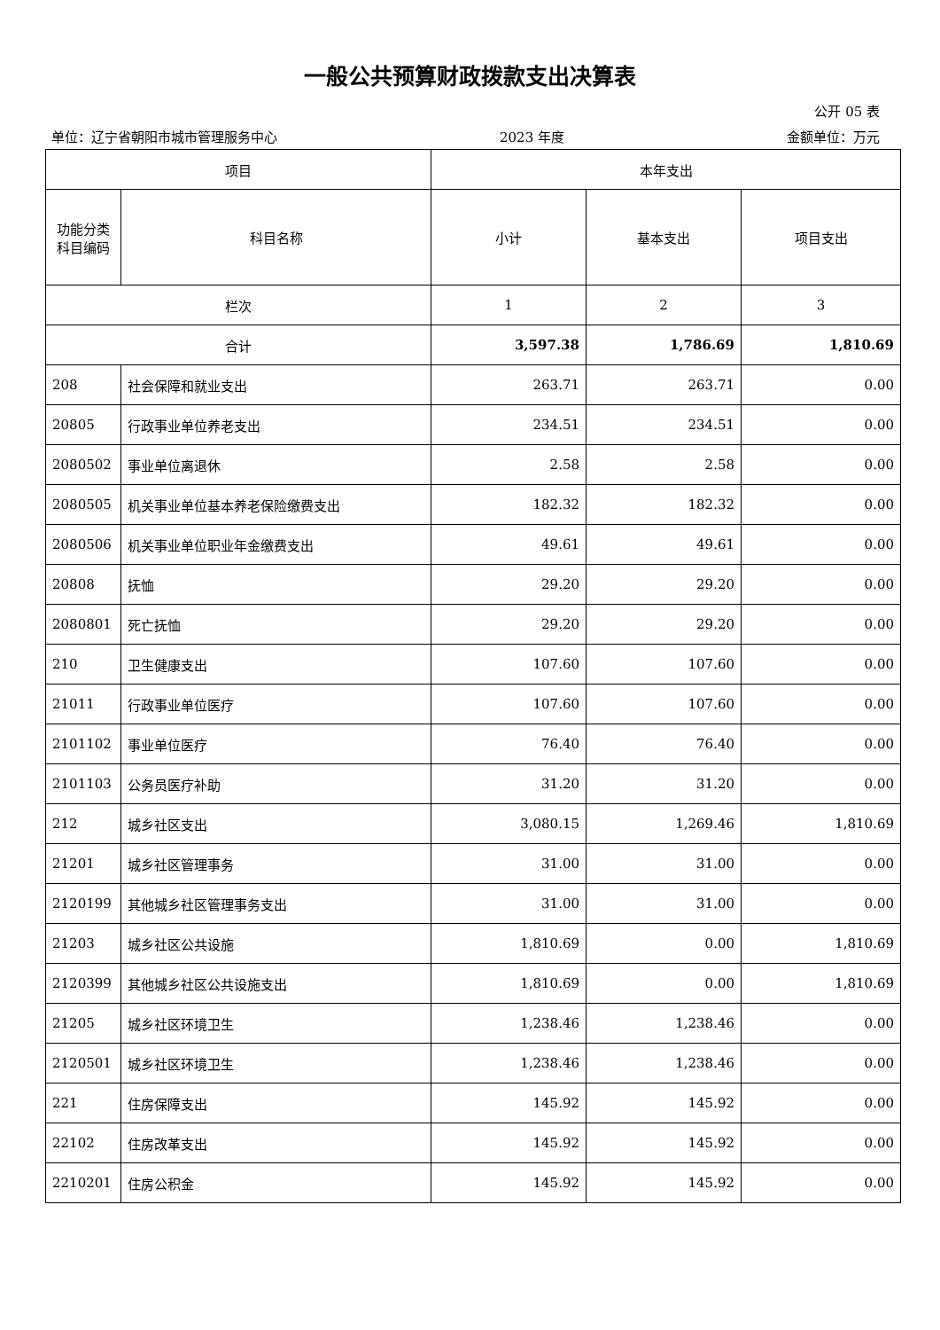一般公共预算财政拨款支出决算表
公开 05 表
单位：辽宁省朝阳市城市管理服务中心 2023 年度 金额单位：万元
| 项目 | | 本年支出 | | |
| --- | --- | --- | --- | --- |
| 功能分类 科目编码 | 科目名称 | 小计 | 基本支出 | 项目支出 |
| 栏次 | | 1 | 2 | 3 |
| 合计 | | 3,597.38 | 1,786.69 | 1,810.69 |
| 208 | 社会保障和就业支出 | 263.71 | 263.71 | 0.00 |
| 20805 | 行政事业单位养老支出 | 234.51 | 234.51 | 0.00 |
| 2080502 | 事业单位离退休 | 2.58 | 2.58 | 0.00 |
| 2080505 | 机关事业单位基本养老保险缴费支出 | 182.32 | 182.32 | 0.00 |
| 2080506 | 机关事业单位职业年金缴费支出 | 49.61 | 49.61 | 0.00 |
| 20808 | 抚恤 | 29.20 | 29.20 | 0.00 |
| 2080801 | 死亡抚恤 | 29.20 | 29.20 | 0.00 |
| 210 | 卫生健康支出 | 107.60 | 107.60 | 0.00 |
| 21011 | 行政事业单位医疗 | 107.60 | 107.60 | 0.00 |
| 2101102 | 事业单位医疗 | 76.40 | 76.40 | 0.00 |
| 2101103 | 公务员医疗补助 | 31.20 | 31.20 | 0.00 |
| 212 | 城乡社区支出 | 3,080.15 | 1,269.46 | 1,810.69 |
| 21201 | 城乡社区管理事务 | 31.00 | 31.00 | 0.00 |
| 2120199 | 其他城乡社区管理事务支出 | 31.00 | 31.00 | 0.00 |
| 21203 | 城乡社区公共设施 | 1,810.69 | 0.00 | 1,810.69 |
| 2120399 | 其他城乡社区公共设施支出 | 1,810.69 | 0.00 | 1,810.69 |
| 21205 | 城乡社区环境卫生 | 1,238.46 | 1,238.46 | 0.00 |
| 2120501 | 城乡社区环境卫生 | 1,238.46 | 1,238.46 | 0.00 |
| 221 | 住房保障支出 | 145.92 | 145.92 | 0.00 |
| 22102 | 住房改革支出 | 145.92 | 145.92 | 0.00 |
| 2210201 | 住房公积金 | 145.92 | 145.92 | 0.00 |